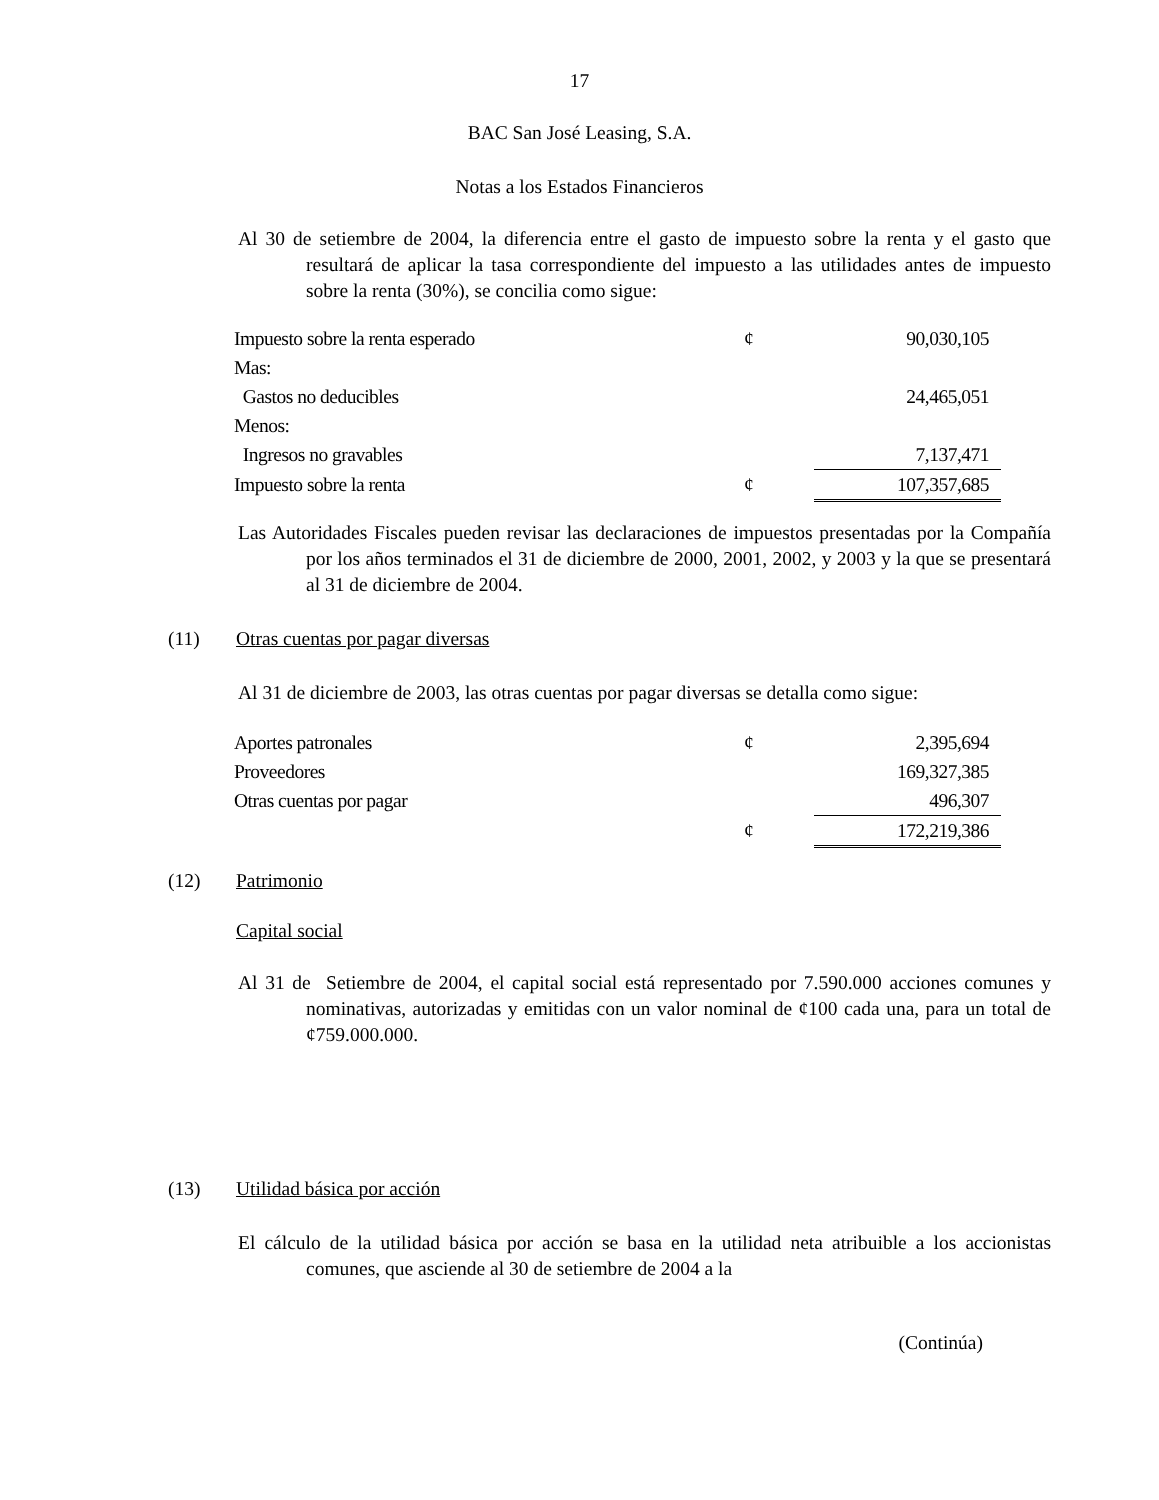17
BAC San José Leasing, S.A.
Notas a los Estados Financieros
Al 30 de setiembre de 2004, la diferencia entre el gasto de impuesto sobre la renta y el gasto que resultará de aplicar la tasa correspondiente del impuesto a las utilidades antes de impuesto sobre la renta (30%), se concilia como sigue:
| Impuesto sobre la renta esperado | ¢ | 90,030,105 |
| Mas: | | |
| Gastos no deducibles | | 24,465,051 |
| Menos: | | |
| Ingresos no gravables | | 7,137,471 |
| Impuesto sobre la renta | ¢ | 107,357,685 |
Las Autoridades Fiscales pueden revisar las declaraciones de impuestos presentadas por la Compañía por los años terminados el 31 de diciembre de 2000, 2001, 2002, y 2003 y la que se presentará al 31 de diciembre de 2004.
(11) Otras cuentas por pagar diversas
Al 31 de diciembre de 2003, las otras cuentas por pagar diversas se detalla como sigue:
| Aportes patronales | ¢ | 2,395,694 |
| Proveedores | | 169,327,385 |
| Otras cuentas por pagar | | 496,307 |
| | ¢ | 172,219,386 |
(12) Patrimonio
Capital social
Al 31 de Setiembre de 2004, el capital social está representado por 7.590.000 acciones comunes y nominativas, autorizadas y emitidas con un valor nominal de ¢100 cada una, para un total de ¢759.000.000.
(13) Utilidad básica por acción
El cálculo de la utilidad básica por acción se basa en la utilidad neta atribuible a los accionistas comunes, que asciende al 30 de setiembre de 2004 a la
(Continúa)